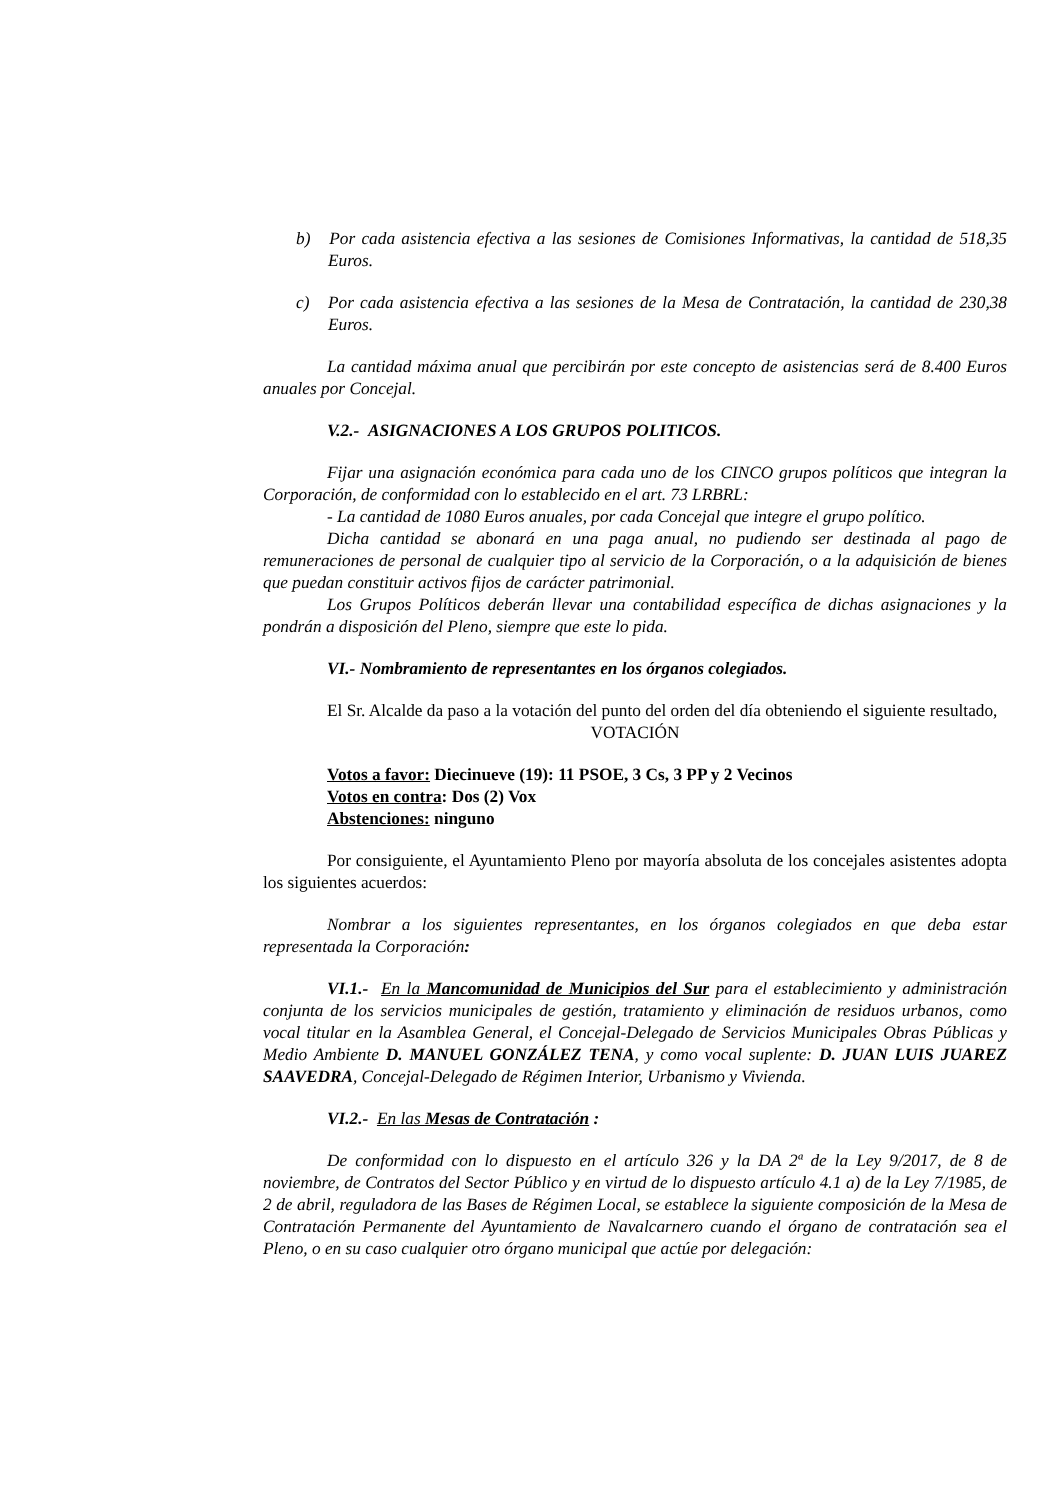b) Por cada asistencia efectiva a las sesiones de Comisiones Informativas, la cantidad de 518,35 Euros.
c) Por cada asistencia efectiva a las sesiones de la Mesa de Contratación, la cantidad de 230,38 Euros.
La cantidad máxima anual que percibirán por este concepto de asistencias será de 8.400 Euros anuales por Concejal.
V.2.- ASIGNACIONES A LOS GRUPOS POLITICOS.
Fijar una asignación económica para cada uno de los CINCO grupos políticos que integran la Corporación, de conformidad con lo establecido en el art. 73 LRBRL:
- La cantidad de 1080 Euros anuales, por cada Concejal que integre el grupo político.
Dicha cantidad se abonará en una paga anual, no pudiendo ser destinada al pago de remuneraciones de personal de cualquier tipo al servicio de la Corporación, o a la adquisición de bienes que puedan constituir activos fijos de carácter patrimonial.
Los Grupos Políticos deberán llevar una contabilidad específica de dichas asignaciones y la pondrán a disposición del Pleno, siempre que este lo pida.
VI.- Nombramiento de representantes en los órganos colegiados.
El Sr. Alcalde da paso a la votación del punto del orden del día obteniendo el siguiente resultado,
VOTACIÓN
Votos a favor: Diecinueve (19): 11 PSOE, 3 Cs, 3 PP y 2 Vecinos
Votos en contra: Dos (2) Vox
Abstenciones: ninguno
Por consiguiente, el Ayuntamiento Pleno por mayoría absoluta de los concejales asistentes adopta los siguientes acuerdos:
Nombrar a los siguientes representantes, en los órganos colegiados en que deba estar representada la Corporación:
VI.1.- En la Mancomunidad de Municipios del Sur para el establecimiento y administración conjunta de los servicios municipales de gestión, tratamiento y eliminación de residuos urbanos, como vocal titular en la Asamblea General, el Concejal-Delegado de Servicios Municipales Obras Públicas y Medio Ambiente D. MANUEL GONZÁLEZ TENA, y como vocal suplente: D. JUAN LUIS JUAREZ SAAVEDRA, Concejal-Delegado de Régimen Interior, Urbanismo y Vivienda.
VI.2.- En las Mesas de Contratación :
De conformidad con lo dispuesto en el artículo 326 y la DA 2ª de la Ley 9/2017, de 8 de noviembre, de Contratos del Sector Público y en virtud de lo dispuesto artículo 4.1 a) de la Ley 7/1985, de 2 de abril, reguladora de las Bases de Régimen Local, se establece la siguiente composición de la Mesa de Contratación Permanente del Ayuntamiento de Navalcarnero cuando el órgano de contratación sea el Pleno, o en su caso cualquier otro órgano municipal que actúe por delegación: